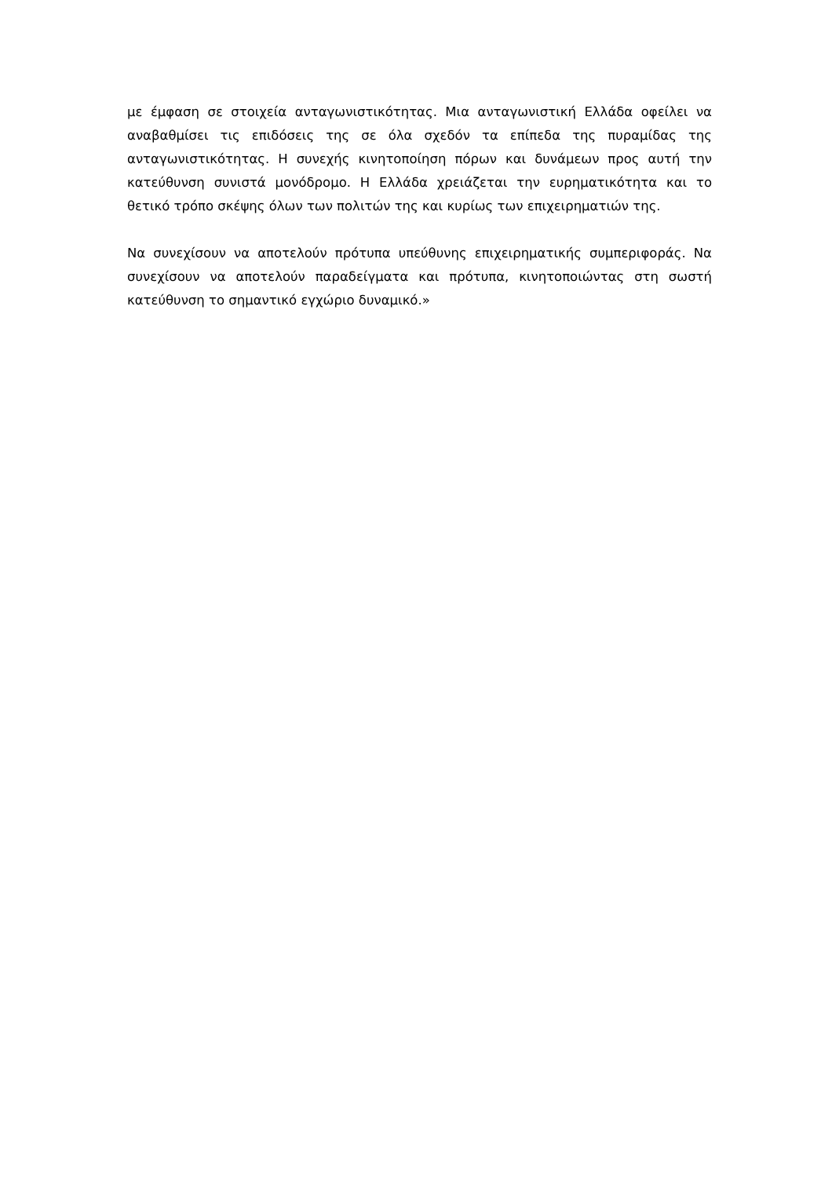με έμφαση σε στοιχεία ανταγωνιστικότητας. Μια ανταγωνιστική Ελλάδα οφείλει να αναβαθμίσει τις επιδόσεις της σε όλα σχεδόν τα επίπεδα της πυραμίδας της ανταγωνιστικότητας. Η συνεχής κινητοποίηση πόρων και δυνάμεων προς αυτή την κατεύθυνση συνιστά μονόδρομο. Η Ελλάδα χρειάζεται την ευρηματικότητα και το θετικό τρόπο σκέψης όλων των πολιτών της και κυρίως των επιχειρηματιών της.
Να συνεχίσουν να αποτελούν πρότυπα υπεύθυνης επιχειρηματικής συμπεριφοράς. Να συνεχίσουν να αποτελούν παραδείγματα και πρότυπα, κινητοποιώντας στη σωστή κατεύθυνση το σημαντικό εγχώριο δυναμικό.»